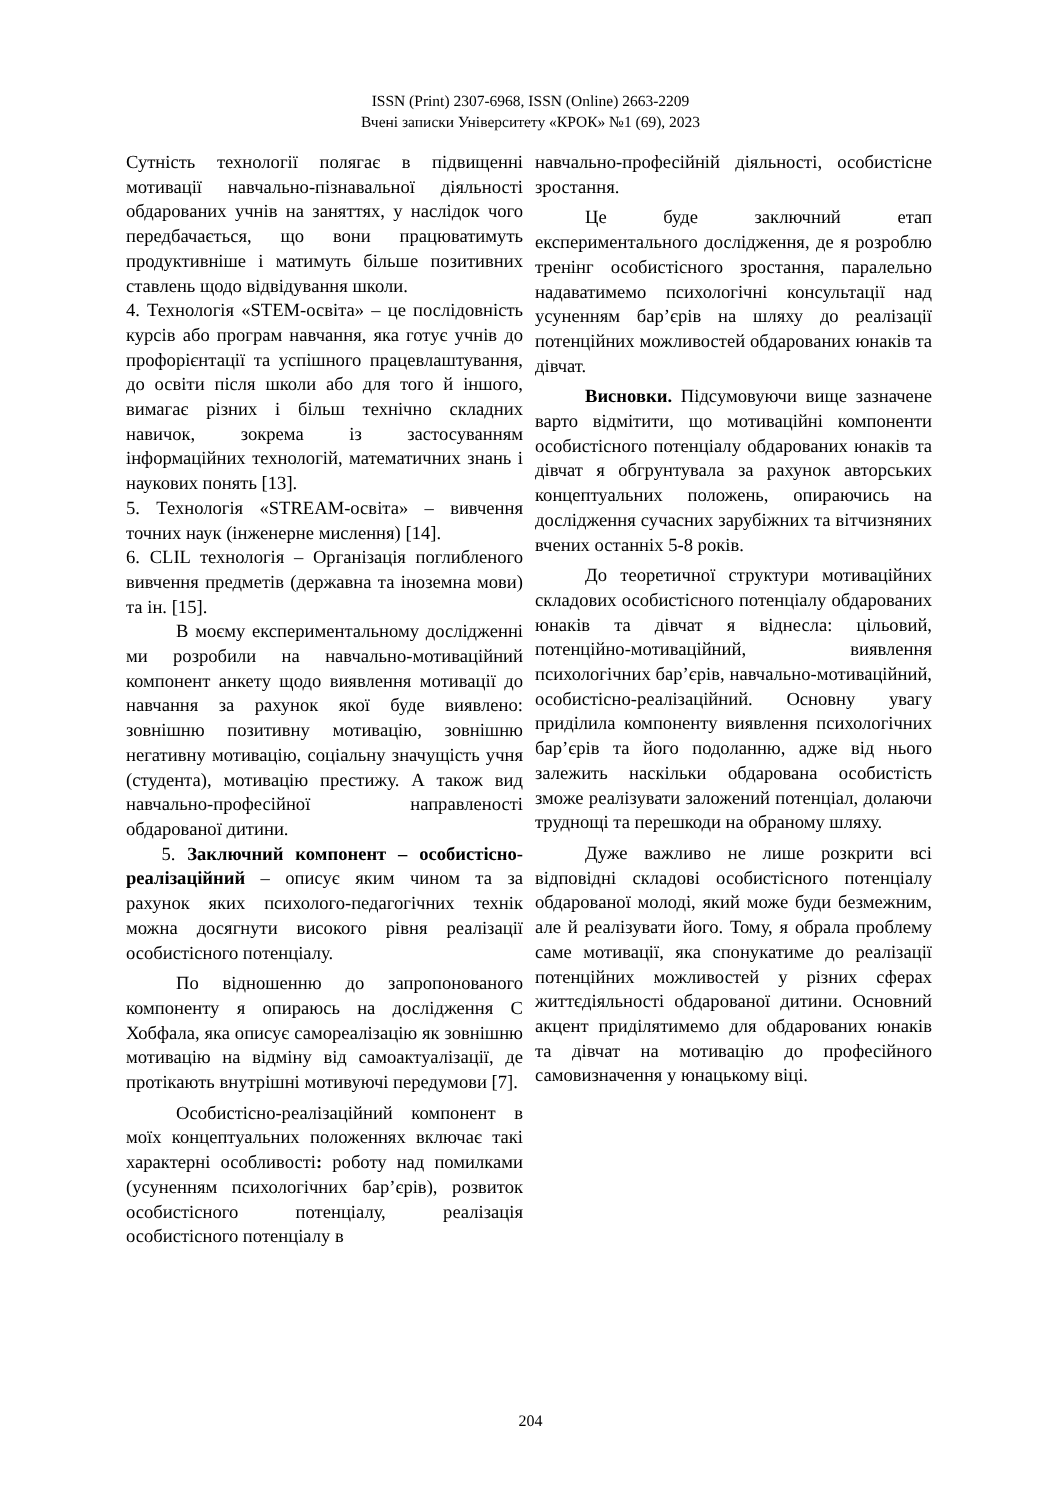ISSN (Print) 2307-6968, ISSN (Online) 2663-2209
Вчені записки Університету «КРОК» №1 (69), 2023
Сутність технології полягає в підвищенні мотивації навчально-пізнавальної діяльності обдарованих учнів на заняттях, у наслідок чого передбачається, що вони працюватимуть продуктивніше і матимуть більше позитивних ставлень щодо відвідування школи.
4. Технологія «STEM-освіта» – це послідовність курсів або програм навчання, яка готує учнів до профорієнтації та успішного працевлаштування, до освіти після школи або для того й іншого, вимагає різних і більш технічно складних навичок, зокрема із застосуванням інформаційних технологій, математичних знань і наукових понять [13].
5. Технологія «STREAM-освіта» – вивчення точних наук (інженерне мислення) [14].
6. CLIL технологія – Організація поглибленого вивчення предметів (державна та іноземна мови) та ін. [15].
В моєму експериментальному дослідженні ми розробили на навчально-мотиваційний компонент анкету щодо виявлення мотивації до навчання за рахунок якої буде виявлено: зовнішню позитивну мотивацію, зовнішню негативну мотивацію, соціальну значущість учня (студента), мотивацію престижу. А також вид навчально-професійної направленості обдарованої дитини.
5. Заключний компонент – особистісно-реалізаційний – описує яким чином та за рахунок яких психолого-педагогічних технік можна досягнути високого рівня реалізації особистісного потенціалу.
По відношенню до запропонованого компоненту я опираюсь на дослідження С Хобфала, яка описує самореалізацію як зовнішню мотивацію на відміну від самоактуалізації, де протікають внутрішні мотивуючі передумови [7].
Особистісно-реалізаційний компонент в моїх концептуальних положеннях включає такі характерні особливості: роботу над помилками (усуненням психологічних бар’єрів), розвиток особистісного потенціалу, реалізація особистісного потенціалу в
навчально-професійній діяльності, особистісне зростання.
Це буде заключний етап експериментального дослідження, де я розроблю тренінг особистісного зростання, паралельно надаватимемо психологічні консультації над усуненням бар’єрів на шляху до реалізації потенційних можливостей обдарованих юнаків та дівчат.
Висновки. Підсумовуючи вище зазначене варто відмітити, що мотиваційні компоненти особистісного потенціалу обдарованих юнаків та дівчат я обгрунтувала за рахунок авторських концептуальних положень, опираючись на дослідження сучасних зарубіжних та вітчизняних вчених останніх 5-8 років.
До теоретичної структури мотиваційних складових особистісного потенціалу обдарованих юнаків та дівчат я віднесла: цільовий, потенційно-мотиваційний, виявлення психологічних бар’єрів, навчально-мотиваційний, особистісно-реалізаційний. Основну увагу приділила компоненту виявлення психологічних бар’єрів та його подоланню, адже від нього залежить наскільки обдарована особистість зможе реалізувати заложений потенціал, долаючи труднощі та перешкоди на обраному шляху.
Дуже важливо не лише розкрити всі відповідні складові особистісного потенціалу обдарованої молоді, який може буди безмежним, але й реалізувати його. Тому, я обрала проблему саме мотивації, яка спонукатиме до реалізації потенційних можливостей у різних сферах життєдіяльності обдарованої дитини. Основний акцент приділятимемо для обдарованих юнаків та дівчат на мотивацію до професійного самовизначення у юнацькому віці.
204